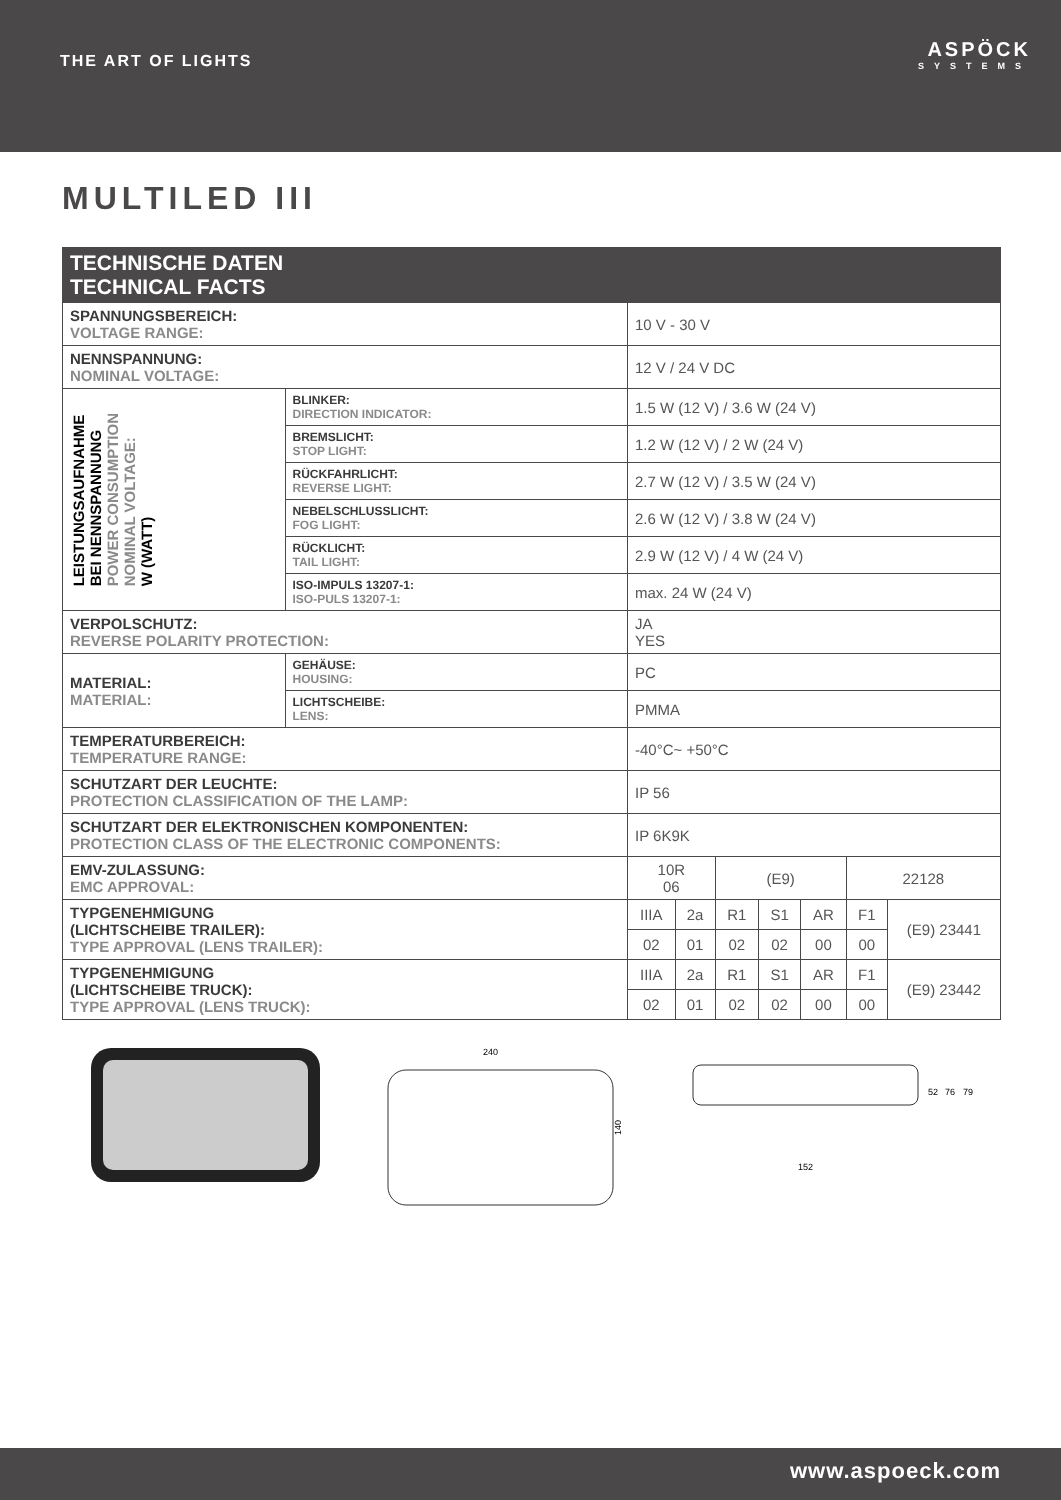THE ART OF LIGHTS
ASPÖCK
SYSTEMS
MULTILED III
| TECHNISCHE DATEN TECHNICAL FACTS | | | | | | | | |
| --- | --- | --- | --- | --- | --- | --- | --- | --- |
| SPANNUNGSBEREICH: VOLTAGE RANGE: | | 10 V - 30 V | | | | | | |
| NENNSPANNUNG: NOMINAL VOLTAGE: | | 12 V / 24 V DC | | | | | | |
| LEISTUNGSAUFNAHME BEI NENNSPANNUNG POWER CONSUMPTION NOMINAL VOLTAGE: W (WATT) | BLINKER: DIRECTION INDICATOR: | 1.5 W (12 V) / 3.6 W (24 V) | | | | | | |
| | BREMSLICHT: STOP LIGHT: | 1.2 W (12 V) / 2 W (24 V) | | | | | | |
| | RÜCKFAHRLICHT: REVERSE LIGHT: | 2.7 W (12 V) / 3.5 W (24 V) | | | | | | |
| | NEBELSCHLUSSLICHT: FOG LIGHT: | 2.6 W (12 V) / 3.8 W (24 V) | | | | | | |
| | RÜCKLICHT: TAIL LIGHT: | 2.9 W (12 V) / 4 W (24 V) | | | | | | |
| | ISO-IMPULS 13207-1: ISO-PULS 13207-1: | max. 24 W (24 V) | | | | | | |
| VERPOLSCHUTZ: REVERSE POLARITY PROTECTION: | | JA YES | | | | | | |
| MATERIAL: MATERIAL: | GEHÄUSE: HOUSING: | PC | | | | | | |
| | LICHTSCHEIBE: LENS: | PMMA | | | | | | |
| TEMPERATURBEREICH: TEMPERATURE RANGE: | | -40°C~ +50°C | | | | | | |
| SCHUTZART DER LEUCHTE: PROTECTION CLASSIFICATION OF THE LAMP: | | IP 56 | | | | | | |
| SCHUTZART DER ELEKTRONISCHEN KOMPONENTEN: PROTECTION CLASS OF THE ELECTRONIC COMPONENTS: | | IP 6K9K | | | | | | |
| EMV-ZULASSUNG: EMC APPROVAL: | | 10R 06 | | (E9) | | | 22128 | |
| TYPGENEHMIGUNG (LICHTSCHEIBE TRAILER): TYPE APPROVAL (LENS TRAILER): | | IIIA | 2a | R1 | S1 | AR | F1 | (E9) 23441 |
| | | 02 | 01 | 02 | 02 | 00 | 00 | |
| TYPGENEHMIGUNG (LICHTSCHEIBE TRUCK): TYPE APPROVAL (LENS TRUCK): | | IIIA | 2a | R1 | S1 | AR | F1 | (E9) 23442 |
| | | 02 | 01 | 02 | 02 | 00 | 00 | |
240
140
152
52
76
79
www.aspoeck.com